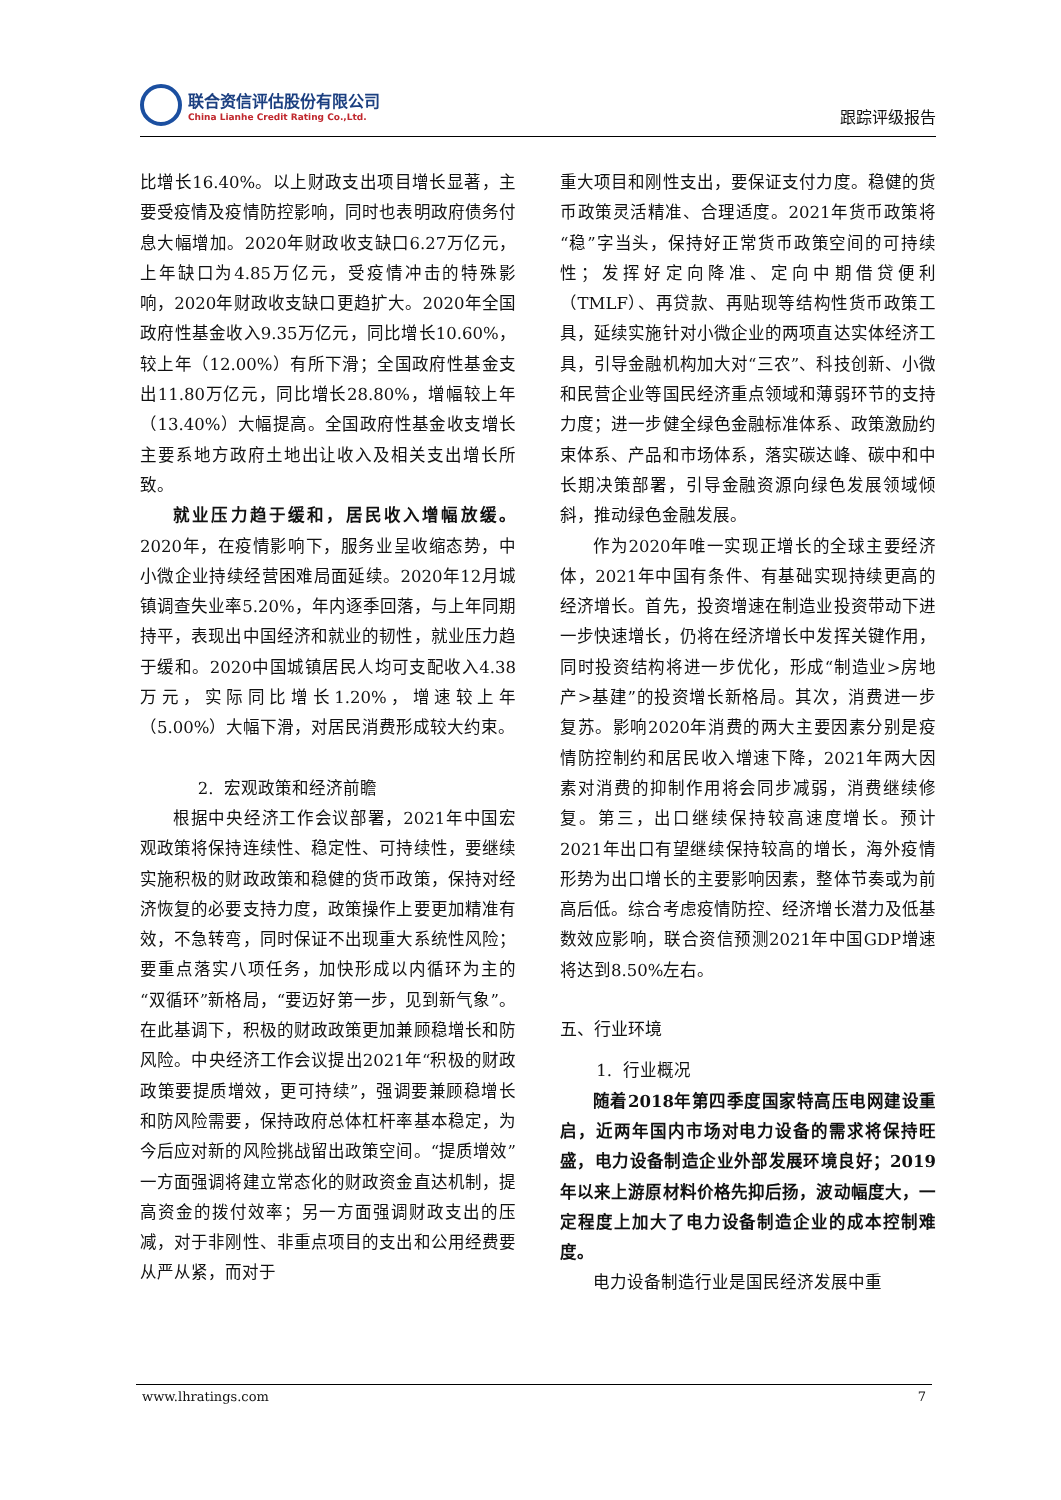联合资信评估股份有限公司
China Lianhe Credit Rating Co.,Ltd.
跟踪评级报告
比增长16.40%。以上财政支出项目增长显著，主要受疫情及疫情防控影响，同时也表明政府债务付息大幅增加。2020年财政收支缺口6.27万亿元，上年缺口为4.85万亿元，受疫情冲击的特殊影响，2020年财政收支缺口更趋扩大。2020年全国政府性基金收入9.35万亿元，同比增长10.60%，较上年（12.00%）有所下滑；全国政府性基金支出11.80万亿元，同比增长28.80%，增幅较上年（13.40%）大幅提高。全国政府性基金收支增长主要系地方政府土地出让收入及相关支出增长所致。
就业压力趋于缓和，居民收入增幅放缓。2020年，在疫情影响下，服务业呈收缩态势，中小微企业持续经营困难局面延续。2020年12月城镇调查失业率5.20%，年内逐季回落，与上年同期持平，表现出中国经济和就业的韧性，就业压力趋于缓和。2020中国城镇居民人均可支配收入4.38万元，实际同比增长1.20%，增速较上年（5.00%）大幅下滑，对居民消费形成较大约束。
2. 宏观政策和经济前瞻
根据中央经济工作会议部署，2021年中国宏观政策将保持连续性、稳定性、可持续性，要继续实施积极的财政政策和稳健的货币政策，保持对经济恢复的必要支持力度，政策操作上要更加精准有效，不急转弯，同时保证不出现重大系统性风险；要重点落实八项任务，加快形成以内循环为主的“双循环”新格局，“要迈好第一步，见到新气象”。在此基调下，积极的财政政策更加兼顾稳增长和防风险。中央经济工作会议提出2021年“积极的财政政策要提质增效，更可持续”，强调要兼顾稳增长和防风险需要，保持政府总体杠杆率基本稳定，为今后应对新的风险挑战留出政策空间。“提质增效”一方面强调将建立常态化的财政资金直达机制，提高资金的拨付效率；另一方面强调财政支出的压减，对于非刚性、非重点项目的支出和公用经费要从严从紧，而对于
重大项目和刚性支出，要保证支付力度。稳健的货币政策灵活精准、合理适度。2021年货币政策将“稳”字当头，保持好正常货币政策空间的可持续性；发挥好定向降准、定向中期借贷便利（TMLF）、再贷款、再贴现等结构性货币政策工具，延续实施针对小微企业的两项直达实体经济工具，引导金融机构加大对“三农”、科技创新、小微和民营企业等国民经济重点领域和薄弱环节的支持力度；进一步健全绿色金融标准体系、政策激励约束体系、产品和市场体系，落实碳达峰、碳中和中长期决策部署，引导金融资源向绿色发展领域倾斜，推动绿色金融发展。
作为2020年唯一实现正增长的全球主要经济体，2021年中国有条件、有基础实现持续更高的经济增长。首先，投资增速在制造业投资带动下进一步快速增长，仍将在经济增长中发挥关键作用，同时投资结构将进一步优化，形成“制造业>房地产>基建”的投资增长新格局。其次，消费进一步复苏。影响2020年消费的两大主要因素分别是疫情防控制约和居民收入增速下降，2021年两大因素对消费的抑制作用将会同步减弱，消费继续修复。第三，出口继续保持较高速度增长。预计2021年出口有望继续保持较高的增长，海外疫情形势为出口增长的主要影响因素，整体节奏或为前高后低。综合考虑疫情防控、经济增长潜力及低基数效应影响，联合资信预测2021年中国GDP增速将达到8.50%左右。
五、行业环境
1. 行业概况
随着2018年第四季度国家特高压电网建设重启，近两年国内市场对电力设备的需求将保持旺盛，电力设备制造企业外部发展环境良好；2019年以来上游原材料价格先抑后扬，波动幅度大，一定程度上加大了电力设备制造企业的成本控制难度。
电力设备制造行业是国民经济发展中重
www.lhratings.com 7